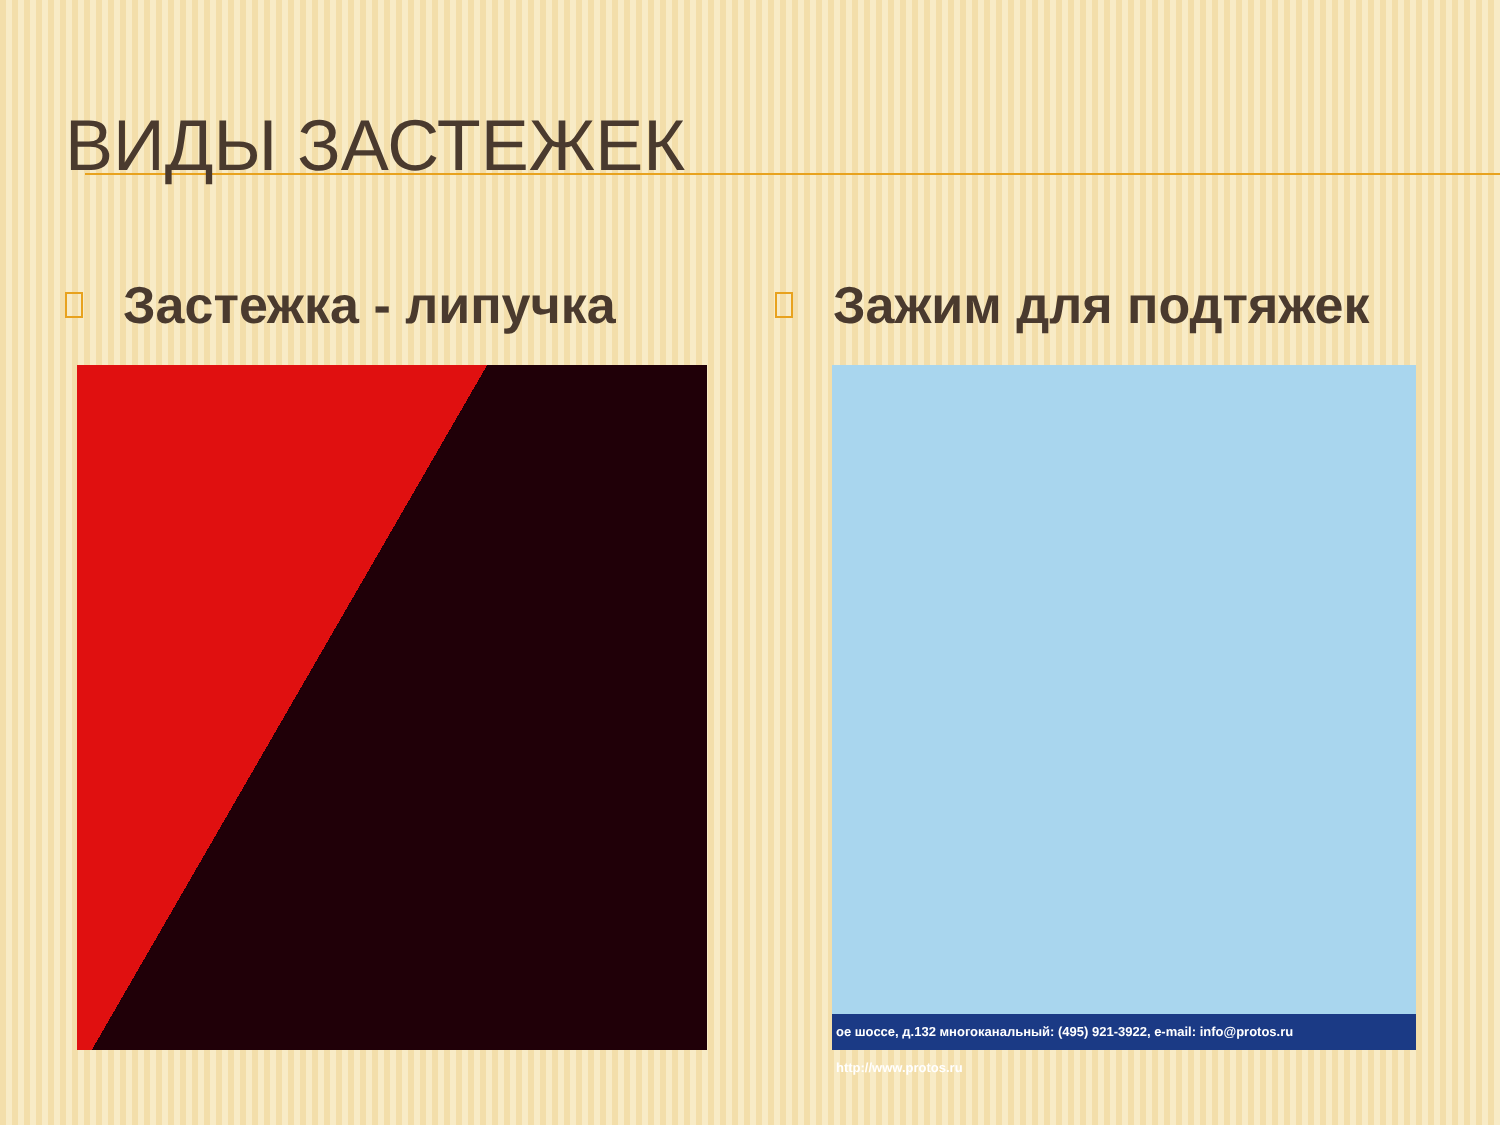ВИДЫ ЗАСТЕЖЕК
Застежка - липучка Зажим для подтяжек
ое шоссе, д.132 многоканальный: (495) 921-3922, e-mail: info@protos.ru http://www.protos.ru